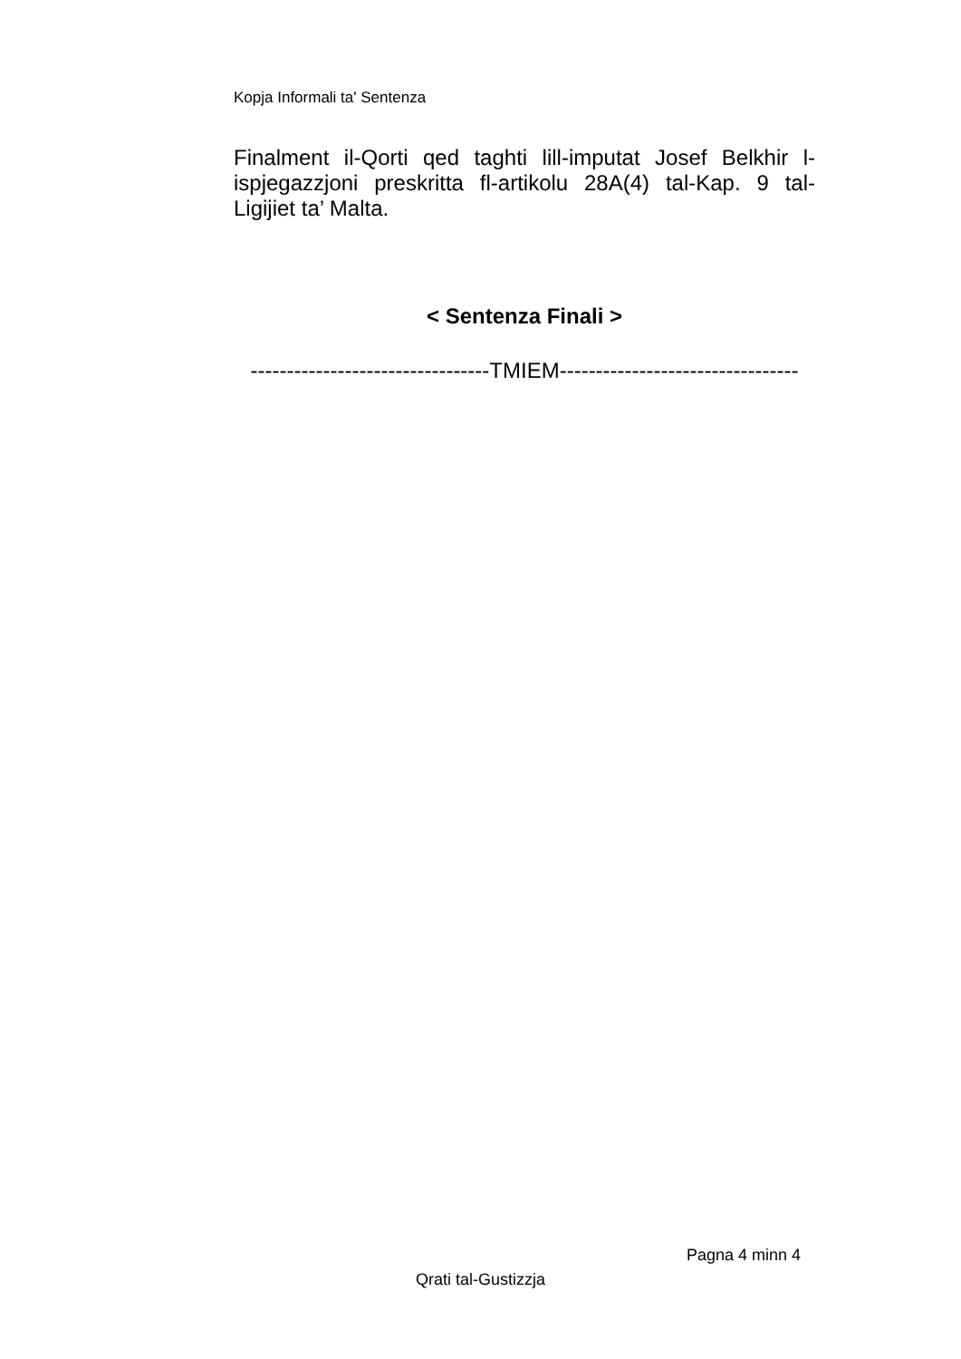Kopja Informali ta' Sentenza
Finalment il-Qorti qed taghti lill-imputat Josef Belkhir l-ispjegazzjoni preskritta fl-artikolu 28A(4) tal-Kap. 9 tal-Ligijiet ta’ Malta.
< Sentenza Finali >
---------------------------------TMIEM---------------------------------
Pagna 4 minn 4
Qrati tal-Gustizzja